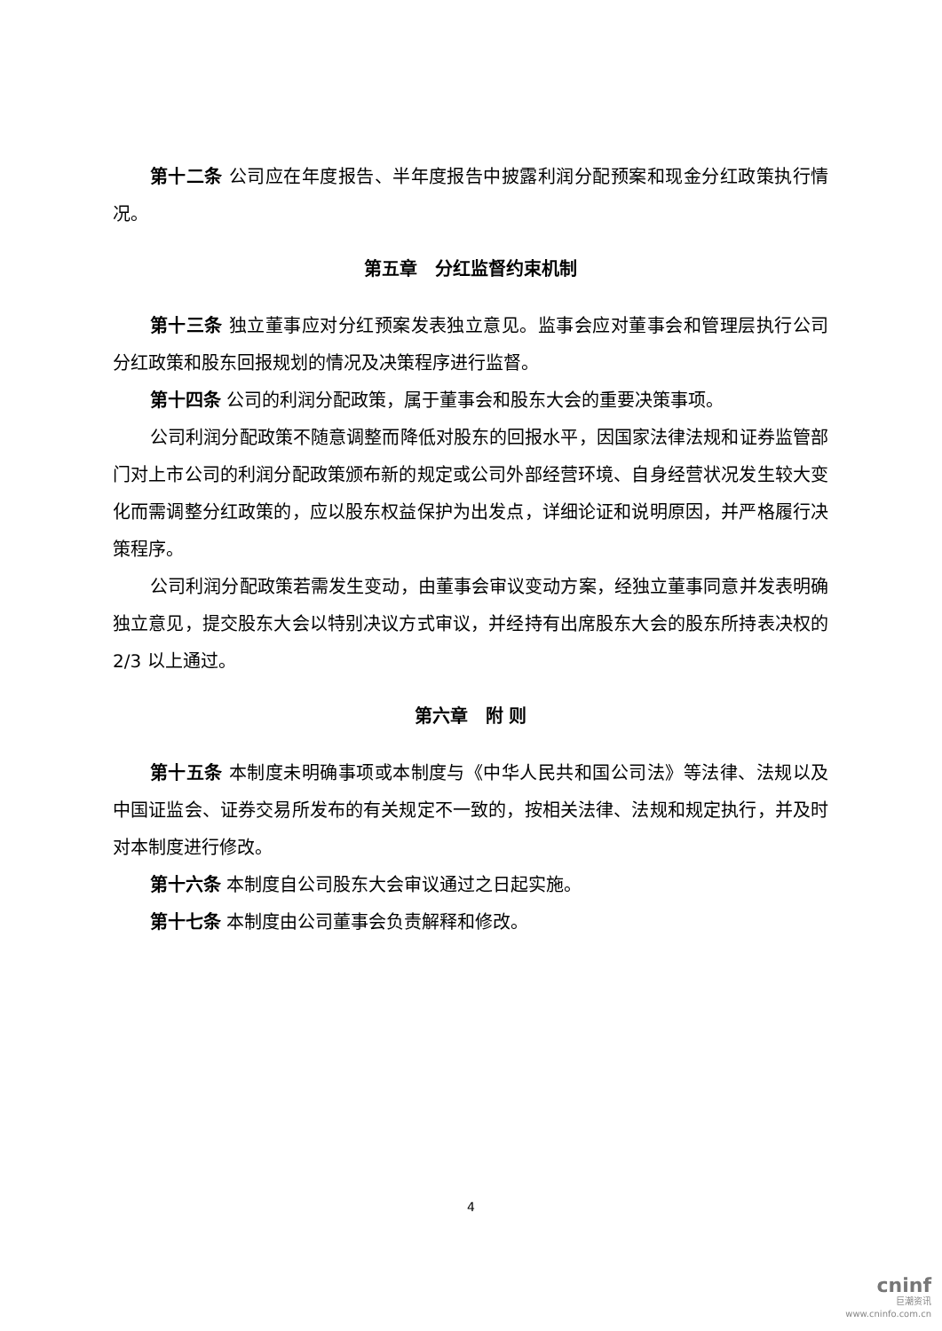第十二条 公司应在年度报告、半年度报告中披露利润分配预案和现金分红政策执行情况。
第五章　分红监督约束机制
第十三条 独立董事应对分红预案发表独立意见。监事会应对董事会和管理层执行公司分红政策和股东回报规划的情况及决策程序进行监督。
第十四条 公司的利润分配政策，属于董事会和股东大会的重要决策事项。
公司利润分配政策不随意调整而降低对股东的回报水平，因国家法律法规和证券监管部门对上市公司的利润分配政策颁布新的规定或公司外部经营环境、自身经营状况发生较大变化而需调整分红政策的，应以股东权益保护为出发点，详细论证和说明原因，并严格履行决策程序。
公司利润分配政策若需发生变动，由董事会审议变动方案，经独立董事同意并发表明确独立意见，提交股东大会以特别决议方式审议，并经持有出席股东大会的股东所持表决权的 2/3 以上通过。
第六章　附 则
第十五条 本制度未明确事项或本制度与《中华人民共和国公司法》等法律、法规以及中国证监会、证券交易所发布的有关规定不一致的，按相关法律、法规和规定执行，并及时对本制度进行修改。
第十六条 本制度自公司股东大会审议通过之日起实施。
第十七条 本制度由公司董事会负责解释和修改。
4
cninf
巨潮资讯
www.cninfo.com.cn